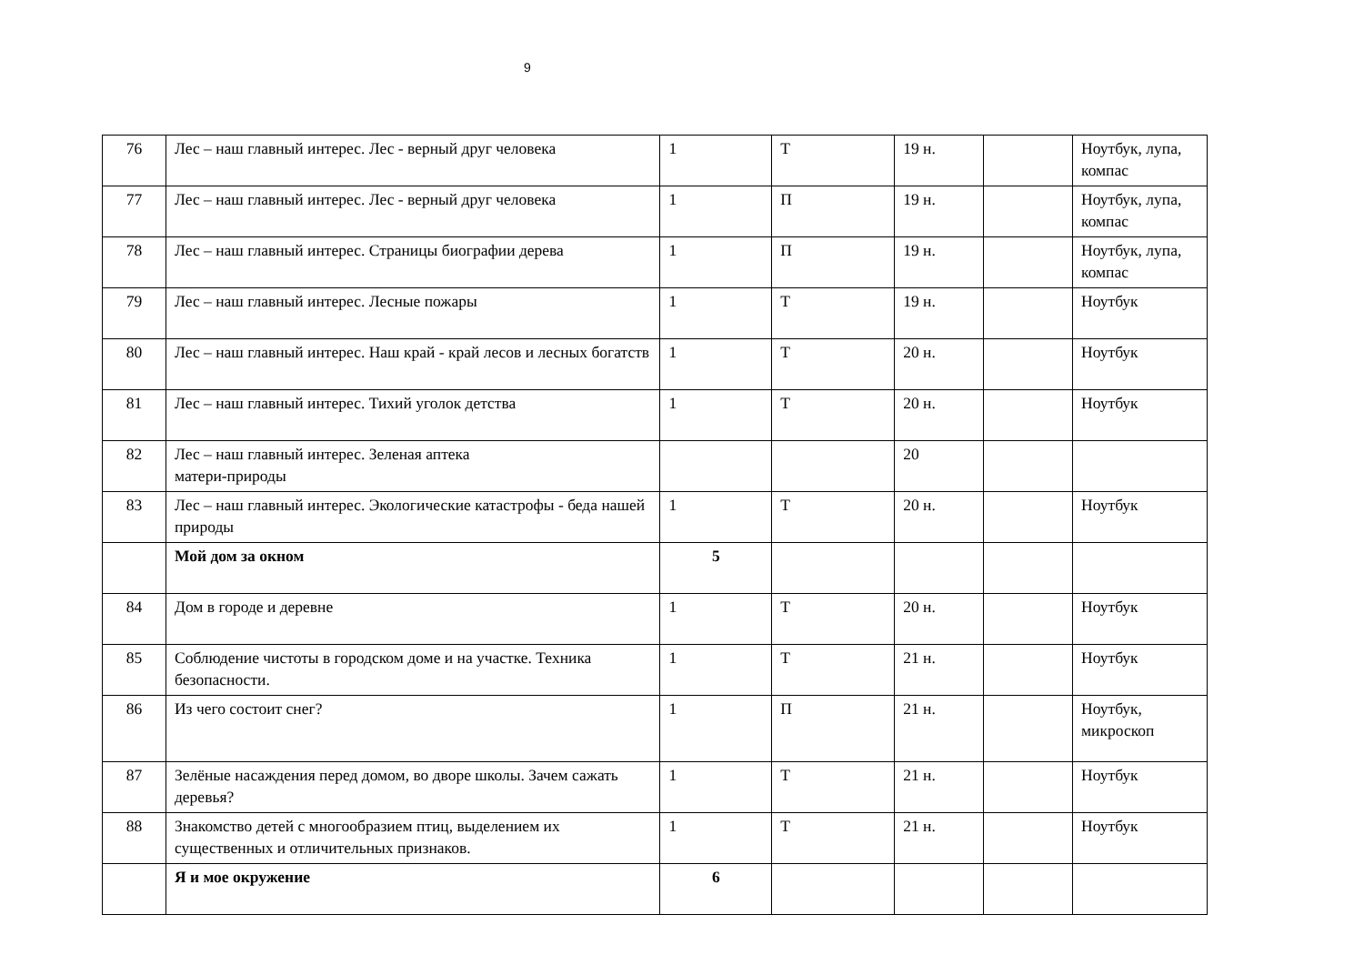9
| 76 | Лес – наш главный интерес. Лес - верный друг человека | 1 | Т | 19 н. | | Ноутбук, лупа, компас |
| 77 | Лес – наш главный интерес. Лес - верный друг человека | 1 | П | 19 н. | | Ноутбук, лупа, компас |
| 78 | Лес – наш главный интерес. Страницы биографии дерева | 1 | П | 19 н. | | Ноутбук, лупа, компас |
| 79 | Лес – наш главный интерес. Лесные пожары | 1 | Т | 19 н. | | Ноутбук |
| 80 | Лес – наш главный интерес. Наш край - край лесов и лесных богатств | 1 | Т | 20 н. | | Ноутбук |
| 81 | Лес – наш главный интерес. Тихий уголок детства | 1 | Т | 20 н. | | Ноутбук |
| 82 | Лес – наш главный интерес. Зеленая аптека матери-природы | | | 20 | | |
| 83 | Лес – наш главный интерес. Экологические катастрофы - беда нашей природы | 1 | Т | 20 н. | | Ноутбук |
| | Мой дом за окном | 5 | | | | |
| 84 | Дом в городе и деревне | 1 | Т | 20 н. | | Ноутбук |
| 85 | Соблюдение чистоты в городском доме и на участке. Техника безопасности. | 1 | Т | 21 н. | | Ноутбук |
| 86 | Из чего состоит снег? | 1 | П | 21 н. | | Ноутбук, микроскоп |
| 87 | Зелёные насаждения перед домом, во дворе школы. Зачем сажать деревья? | 1 | Т | 21 н. | | Ноутбук |
| 88 | Знакомство детей с многообразием птиц, выделением их существенных и отличительных признаков. | 1 | Т | 21 н. | | Ноутбук |
| | Я и мое окружение | 6 | | | | |